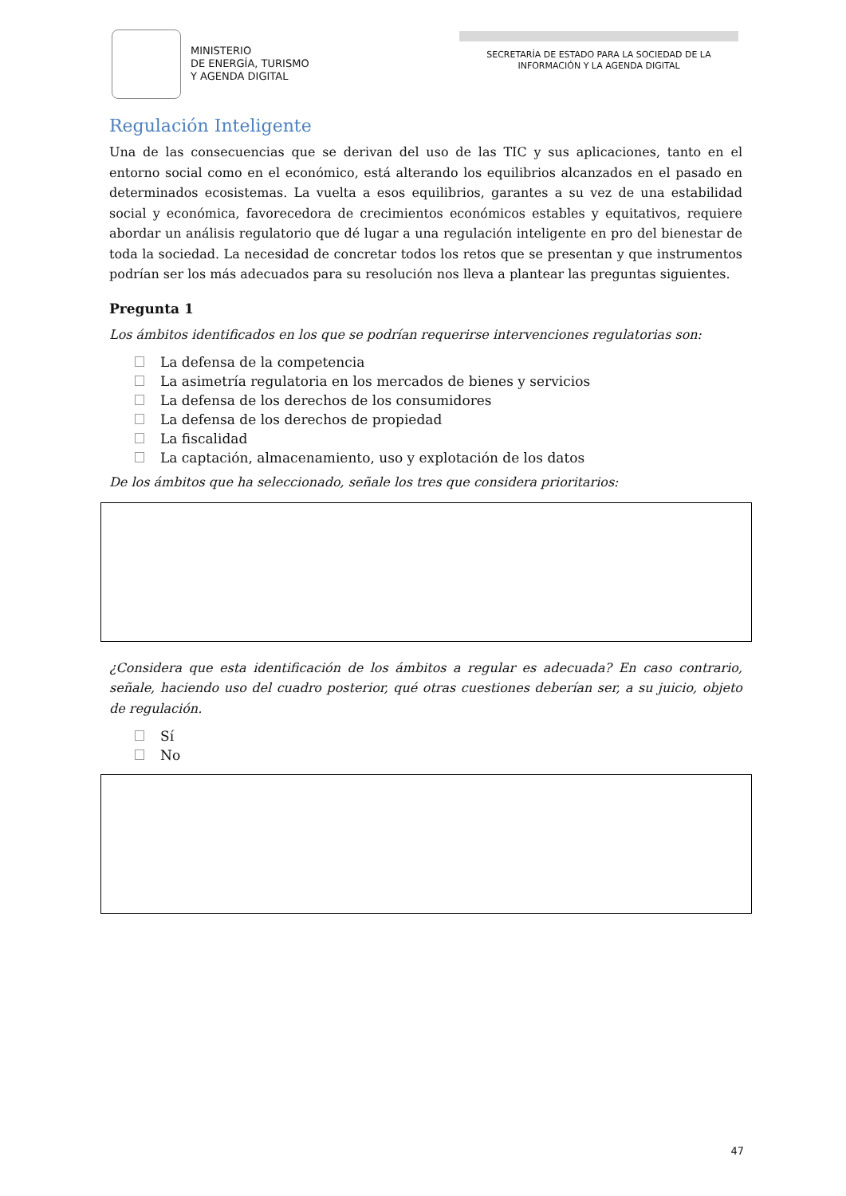MINISTERIO
DE ENERGÍA, TURISMO
Y AGENDA DIGITAL
SECRETARÍA DE ESTADO PARA LA SOCIEDAD DE LA INFORMACIÓN Y LA AGENDA DIGITAL
Regulación Inteligente
Una de las consecuencias que se derivan del uso de las TIC y sus aplicaciones, tanto en el entorno social como en el económico, está alterando los equilibrios alcanzados en el pasado en determinados ecosistemas. La vuelta a esos equilibrios, garantes a su vez de una estabilidad social y económica, favorecedora de crecimientos económicos estables y equitativos, requiere abordar un análisis regulatorio que dé lugar a una regulación inteligente en pro del bienestar de toda la sociedad. La necesidad de concretar todos los retos que se presentan y que instrumentos podrían ser los más adecuados para su resolución nos lleva a plantear las preguntas siguientes.
Pregunta 1
Los ámbitos identificados en los que se podrían requerirse intervenciones regulatorias son:
La defensa de la competencia
La asimetría regulatoria en los mercados de bienes y servicios
La defensa de los derechos de los consumidores
La defensa de los derechos de propiedad
La fiscalidad
La captación, almacenamiento, uso y explotación de los datos
De los ámbitos que ha seleccionado, señale los tres que considera prioritarios:
¿Considera que esta identificación de los ámbitos a regular es adecuada? En caso contrario, señale, haciendo uso del cuadro posterior, qué otras cuestiones deberían ser, a su juicio, objeto de regulación.
Sí
No
47